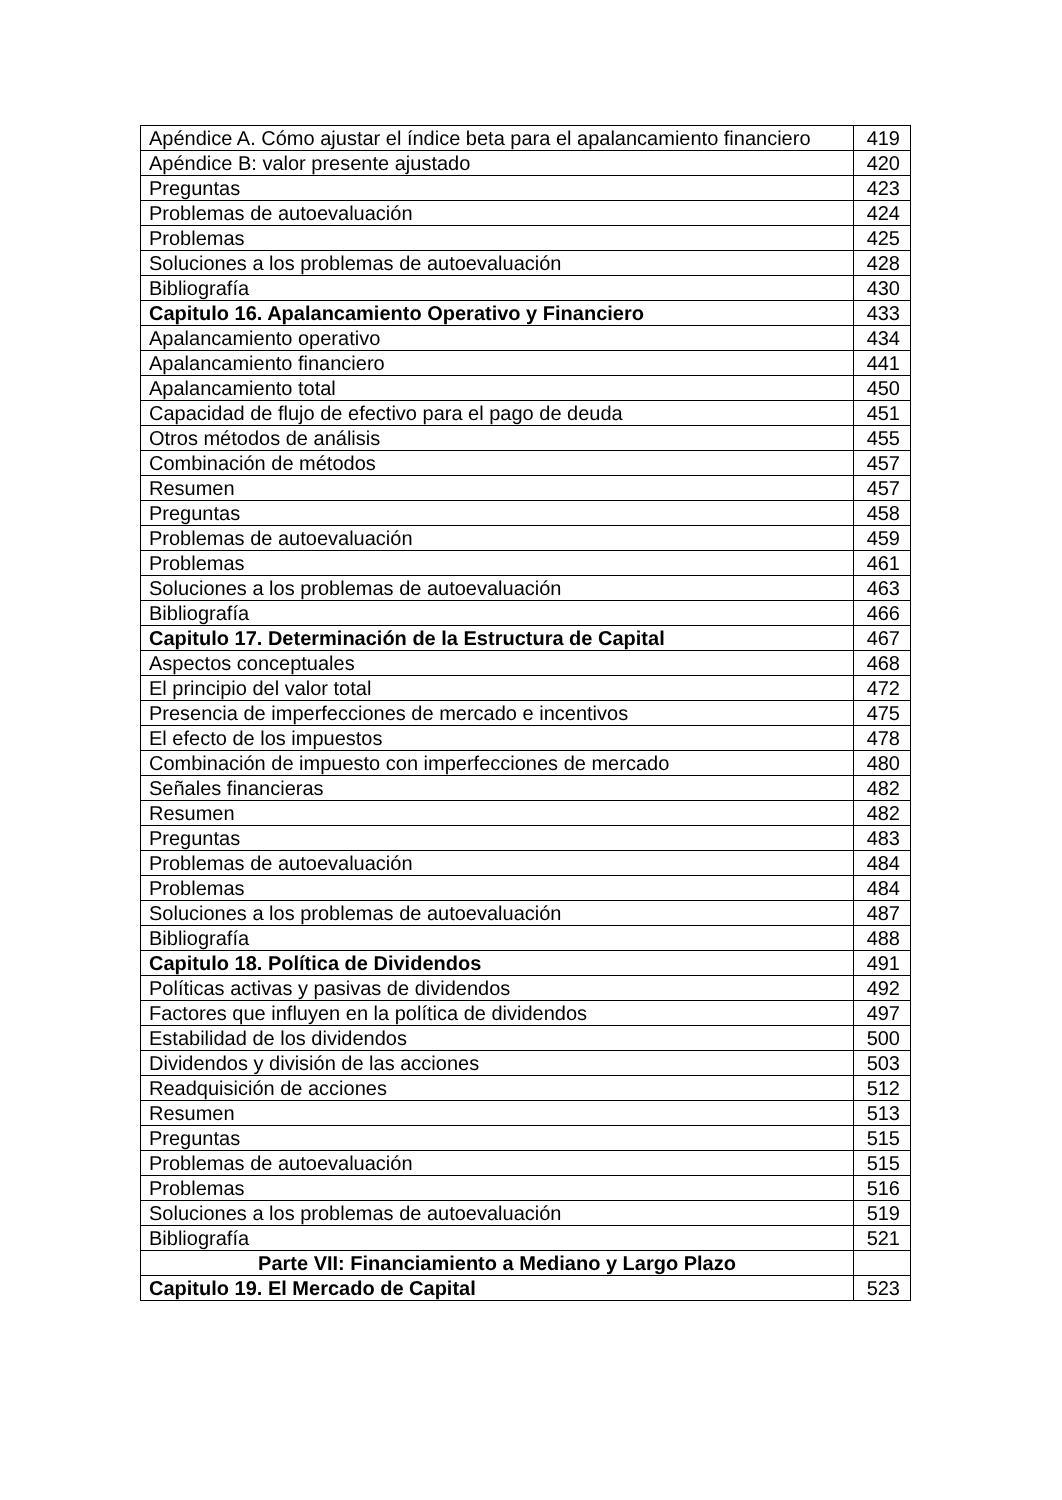| Apéndice A. Cómo ajustar el índice beta para el apalancamiento financiero | 419 |
| Apéndice B: valor presente ajustado | 420 |
| Preguntas | 423 |
| Problemas de autoevaluación | 424 |
| Problemas | 425 |
| Soluciones a los problemas de autoevaluación | 428 |
| Bibliografía | 430 |
| Capitulo 16. Apalancamiento Operativo y Financiero | 433 |
| Apalancamiento operativo | 434 |
| Apalancamiento financiero | 441 |
| Apalancamiento total | 450 |
| Capacidad de flujo de efectivo para el pago de deuda | 451 |
| Otros métodos de análisis | 455 |
| Combinación de métodos | 457 |
| Resumen | 457 |
| Preguntas | 458 |
| Problemas de autoevaluación | 459 |
| Problemas | 461 |
| Soluciones a los problemas de autoevaluación | 463 |
| Bibliografía | 466 |
| Capitulo 17. Determinación de la Estructura de Capital | 467 |
| Aspectos conceptuales | 468 |
| El principio del valor total | 472 |
| Presencia de imperfecciones de mercado e incentivos | 475 |
| El efecto de los impuestos | 478 |
| Combinación de impuesto con imperfecciones de mercado | 480 |
| Señales financieras | 482 |
| Resumen | 482 |
| Preguntas | 483 |
| Problemas de autoevaluación | 484 |
| Problemas | 484 |
| Soluciones a los problemas de autoevaluación | 487 |
| Bibliografía | 488 |
| Capitulo 18. Política de Dividendos | 491 |
| Políticas activas y pasivas de dividendos | 492 |
| Factores que influyen en la política de dividendos | 497 |
| Estabilidad de los dividendos | 500 |
| Dividendos y división de las acciones | 503 |
| Readquisición de acciones | 512 |
| Resumen | 513 |
| Preguntas | 515 |
| Problemas de autoevaluación | 515 |
| Problemas | 516 |
| Soluciones a los problemas de autoevaluación | 519 |
| Bibliografía | 521 |
| Parte VII: Financiamiento a Mediano y Largo Plazo | |
| Capitulo 19. El Mercado de Capital | 523 |